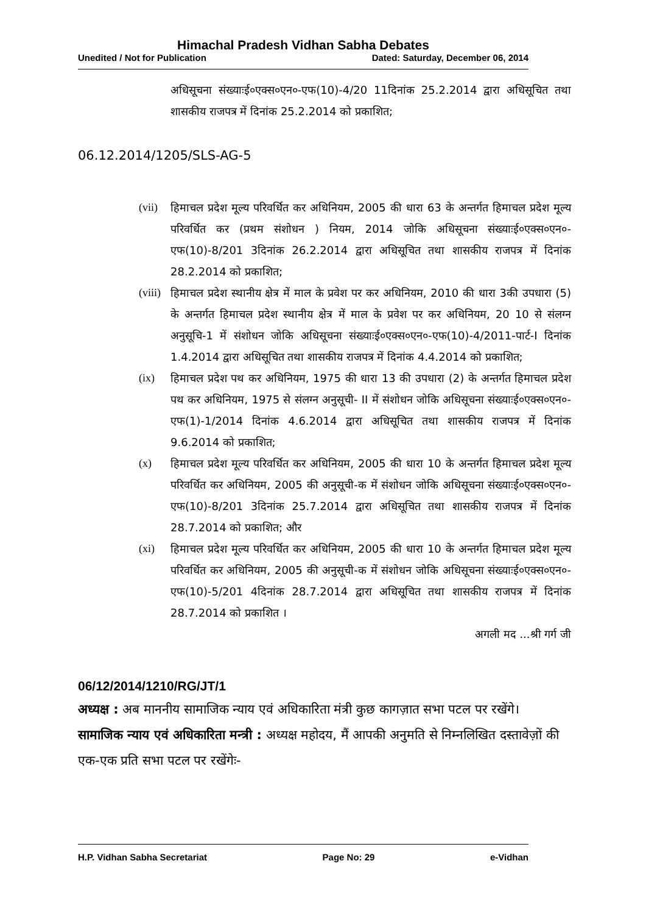Himachal Pradesh Vidhan Sabha Debates
Unedited / Not for Publication Dated: Saturday, December 06, 2014
अधिसूचना संख्याःई०एक्स०एन०-एफ(10)-4/20 11दिनांक 25.2.2014 द्वारा अधिसूचित तथा शासकीय राजपत्र में दिनांक 25.2.2014 को प्रकाशित;
06.12.2014/1205/SLS-AG-5
(vii) हिमाचल प्रदेश मूल्य परिवर्धित कर अधिनियम, 2005 की धारा 63 के अन्तर्गत हिमाचल प्रदेश मूल्य परिवर्धित कर (प्रथम संशोधन ) नियम, 2014 जोकि अधिसूचना संख्याःई०एक्स०एन०-एफ(10)-8/201 3दिनांक 26.2.2014 द्वारा अधिसूचित तथा शासकीय राजपत्र में दिनांक 28.2.2014 को प्रकाशित;
(viii) हिमाचल प्रदेश स्थानीय क्षेत्र में माल के प्रवेश पर कर अधिनियम, 2010 की धारा 3की उपधारा (5) के अन्तर्गत हिमाचल प्रदेश स्थानीय क्षेत्र में माल के प्रवेश पर कर अधिनियम, 20 10 से संलग्न अनुसूचि-1 में संशोधन जोकि अधिसूचना संख्याःई०एक्स०एन०-एफ(10)-4/2011-पार्ट-I दिनांक 1.4.2014 द्वारा अधिसूचित तथा शासकीय राजपत्र में दिनांक 4.4.2014 को प्रकाशित;
(ix) हिमाचल प्रदेश पथ कर अधिनियम, 1975 की धारा 13 की उपधारा (2) के अन्तर्गत हिमाचल प्रदेश पथ कर अधिनियम, 1975 से संलग्न अनुसूची- II में संशोधन जोकि अधिसूचना संख्याःई०एक्स०एन०-एफ(1)-1/2014 दिनांक 4.6.2014 द्वारा अधिसूचित तथा शासकीय राजपत्र में दिनांक 9.6.2014 को प्रकाशित;
(x) हिमाचल प्रदेश मूल्य परिवर्धित कर अधिनियम, 2005 की धारा 10 के अन्तर्गत हिमाचल प्रदेश मूल्य परिवर्धित कर अधिनियम, 2005 की अनुसूची-क में संशोधन जोकि अधिसूचना संख्याःई०एक्स०एन०-एफ(10)-8/201 3दिनांक 25.7.2014 द्वारा अधिसूचित तथा शासकीय राजपत्र में दिनांक 28.7.2014 को प्रकाशित; और
(xi) हिमाचल प्रदेश मूल्य परिवर्धित कर अधिनियम, 2005 की धारा 10 के अन्तर्गत हिमाचल प्रदेश मूल्य परिवर्धित कर अधिनियम, 2005 की अनुसूची-क में संशोधन जोकि अधिसूचना संख्याःई०एक्स०एन०-एफ(10)-5/201 4दिनांक 28.7.2014 द्वारा अधिसूचित तथा शासकीय राजपत्र में दिनांक 28.7.2014 को प्रकाशित ।
अगली मद ...श्री गर्ग जी
06/12/2014/1210/RG/JT/1
अध्यक्ष : अब माननीय सामाजिक न्याय एवं अधिकारिता मंत्री कुछ कागज़ात सभा पटल पर रखेंगे।
सामाजिक न्याय एवं अधिकारिता मन्त्री : अध्यक्ष महोदय, मैं आपकी अनुमति से निम्नलिखित दस्तावेज़ों की एक-एक प्रति सभा पटल पर रखेंगेः-
H.P. Vidhan Sabha Secretariat Page No: 29 e-Vidhan